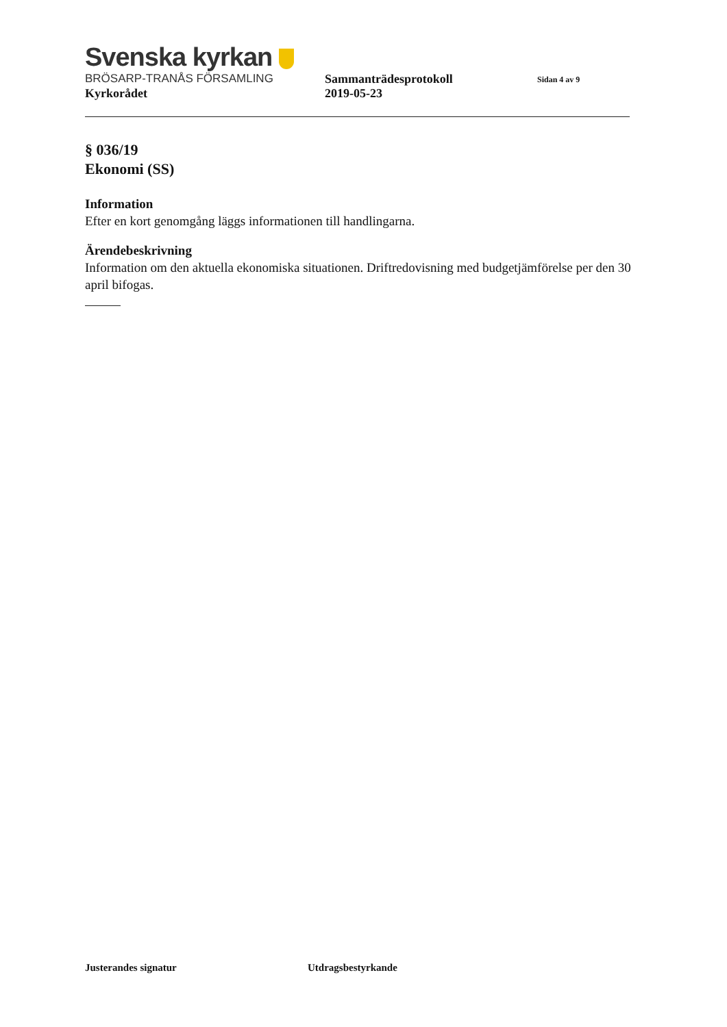Svenska kyrkan
BRÖSARP-TRANÅS FÖRSAMLING Sammanträdesprotokoll
Sidan 4 av 9
Kyrkorådet 2019-05-23
§ 036/19
Ekonomi (SS)
Information
Efter en kort genomgång läggs informationen till handlingarna.
Ärendebeskrivning
Information om den aktuella ekonomiska situationen. Driftredovisning med budgetjämförelse per den 30 april bifogas.
Justerandes signatur Utdragsbestyrkande